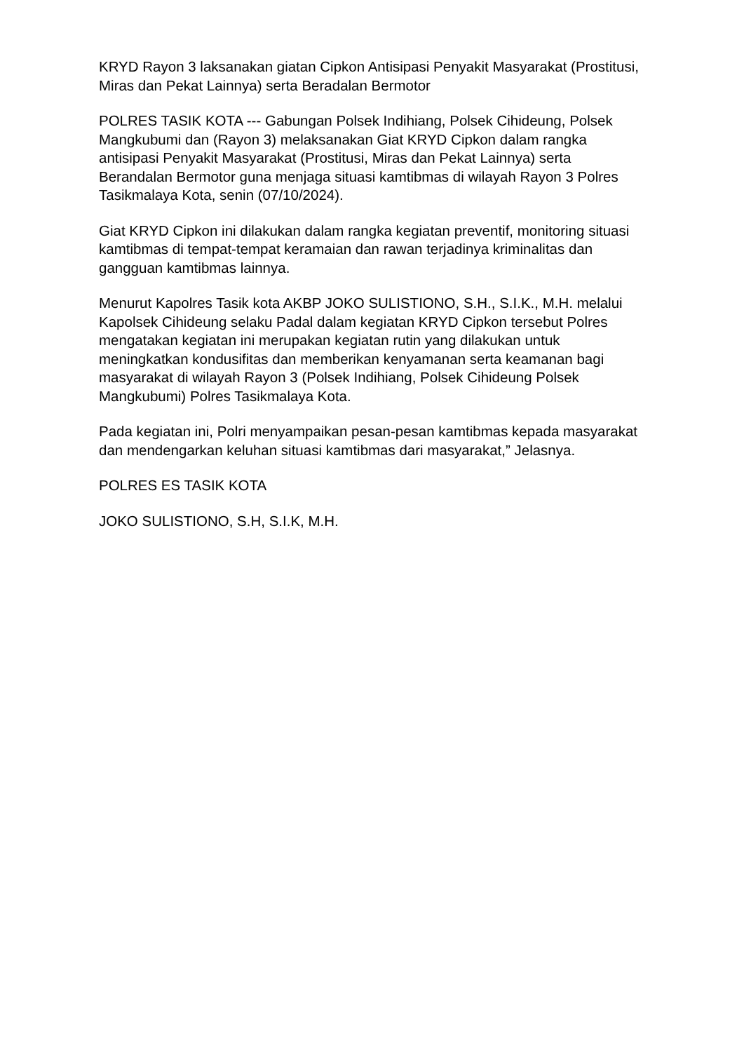KRYD Rayon 3 laksanakan giatan Cipkon Antisipasi Penyakit Masyarakat (Prostitusi, Miras dan Pekat Lainnya) serta Beradalan Bermotor
POLRES TASIK KOTA --- Gabungan Polsek Indihiang, Polsek Cihideung, Polsek Mangkubumi dan (Rayon 3) melaksanakan Giat KRYD Cipkon dalam rangka antisipasi Penyakit Masyarakat (Prostitusi, Miras dan Pekat Lainnya) serta Berandalan Bermotor guna menjaga situasi kamtibmas di wilayah Rayon 3 Polres Tasikmalaya Kota, senin (07/10/2024).
Giat KRYD Cipkon ini dilakukan dalam rangka kegiatan preventif, monitoring situasi kamtibmas di tempat-tempat keramaian dan rawan terjadinya kriminalitas dan gangguan kamtibmas lainnya.
Menurut Kapolres Tasik kota AKBP JOKO SULISTIONO, S.H., S.I.K., M.H. melalui Kapolsek Cihideung selaku Padal dalam kegiatan KRYD Cipkon tersebut Polres mengatakan kegiatan ini merupakan kegiatan rutin yang dilakukan untuk meningkatkan kondusifitas dan memberikan kenyamanan serta keamanan bagi masyarakat di wilayah Rayon 3 (Polsek Indihiang, Polsek Cihideung Polsek Mangkubumi) Polres Tasikmalaya Kota.
Pada kegiatan ini, Polri menyampaikan pesan-pesan kamtibmas kepada masyarakat dan mendengarkan keluhan situasi kamtibmas dari masyarakat,” Jelasnya.
POLRES ES TASIK KOTA
JOKO SULISTIONO, S.H, S.I.K, M.H.